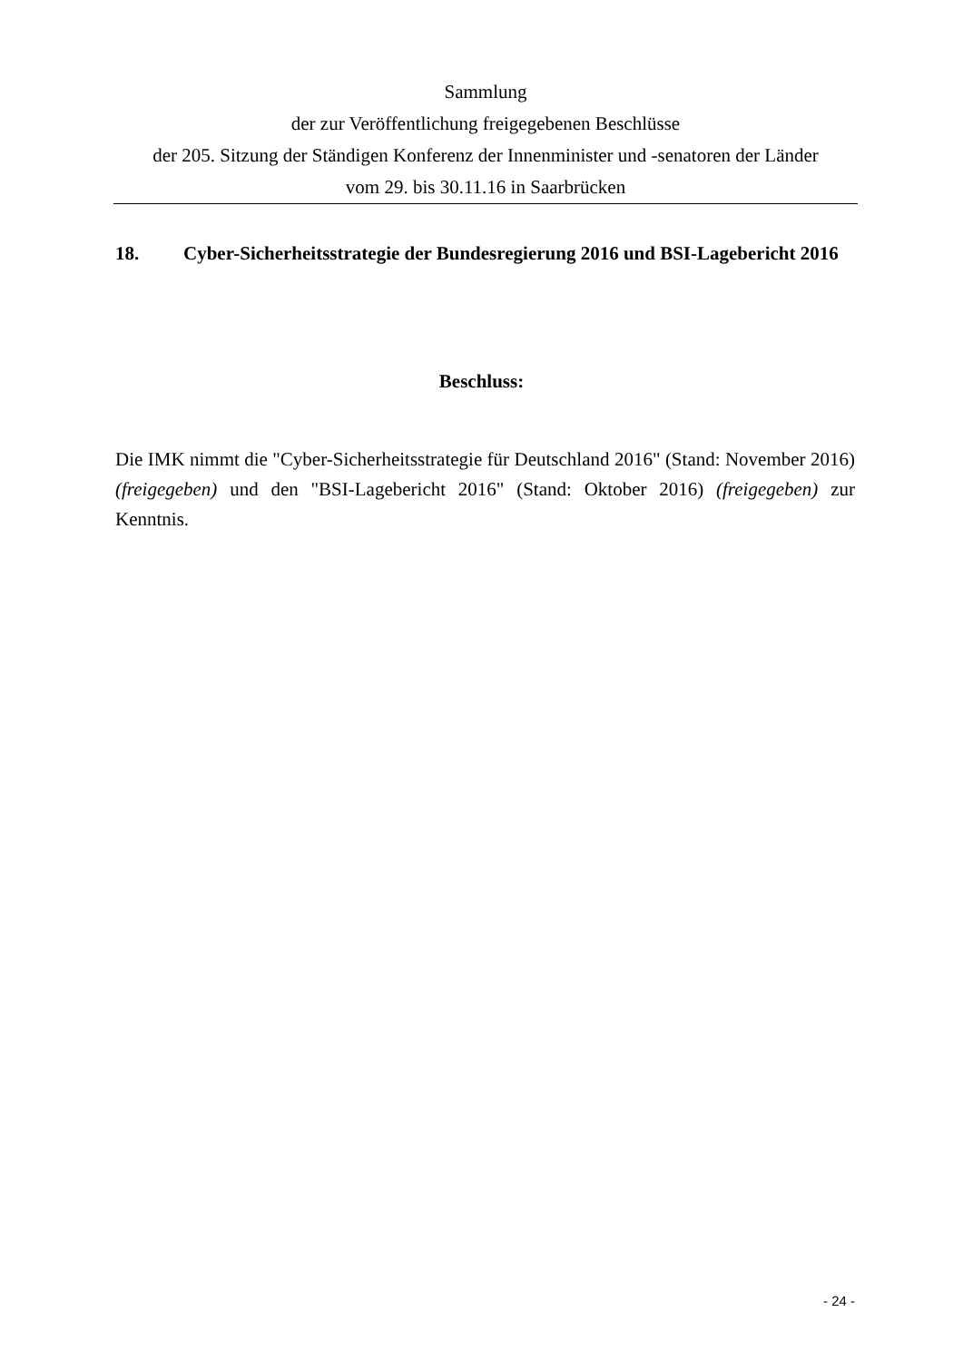Sammlung
der zur Veröffentlichung freigegebenen Beschlüsse
der 205. Sitzung der Ständigen Konferenz der Innenminister und -senatoren der Länder
vom 29. bis 30.11.16 in Saarbrücken
18. Cyber-Sicherheitsstrategie der Bundesregierung 2016 und BSI-Lagebericht 2016
Beschluss:
Die IMK nimmt die "Cyber-Sicherheitsstrategie für Deutschland 2016" (Stand: November 2016) (freigegeben) und den "BSI-Lagebericht 2016" (Stand: Oktober 2016) (freigegeben) zur Kenntnis.
- 24 -